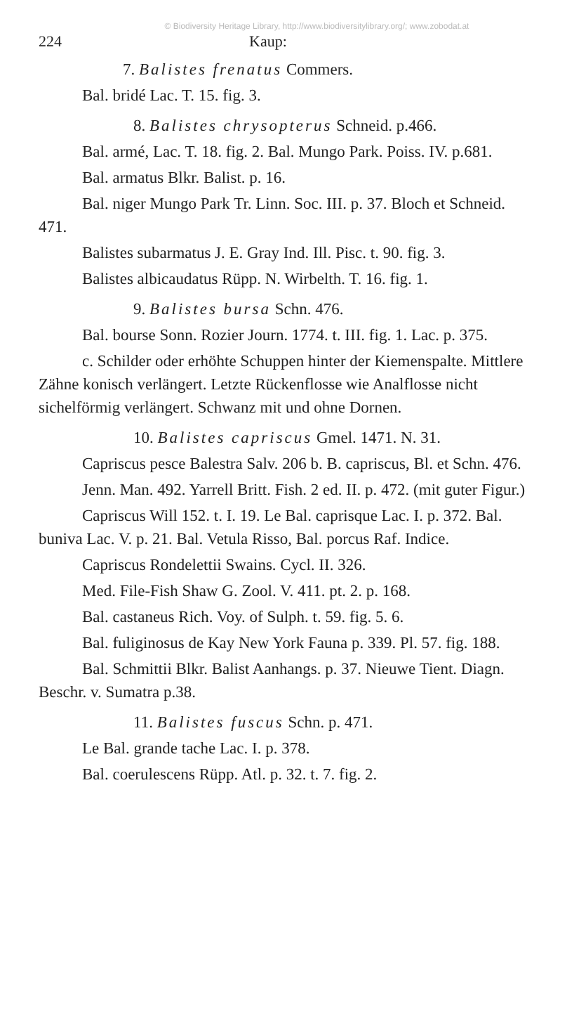© Biodiversity Heritage Library, http://www.biodiversitylibrary.org/; www.zobodat.at
224 Kaup:
7. Balistes frenatus Commers.
Bal. bridé Lac. T. 15. fig. 3.
8. Balistes chrysopterus Schneid. p.466.
Bal. armé, Lac. T. 18. fig. 2. Bal. Mungo Park. Poiss. IV. p.681.
Bal. armatus Blkr. Balist. p. 16.
Bal. niger Mungo Park Tr. Linn. Soc. III. p. 37. Bloch et Schneid. 471.
Balistes subarmatus J. E. Gray Ind. Ill. Pisc. t. 90. fig. 3.
Balistes albicaudatus Rüpp. N. Wirbelth. T. 16. fig. 1.
9. Balistes bursa Schn. 476.
Bal. bourse Sonn. Rozier Journ. 1774. t. III. fig. 1. Lac. p. 375.
c. Schilder oder erhöhte Schuppen hinter der Kiemenspalte. Mittlere Zähne konisch verlängert. Letzte Rückenflosse wie Analflosse nicht sichelförmig verlängert. Schwanz mit und ohne Dornen.
10. Balistes capriscus Gmel. 1471. N. 31.
Capriscus pesce Balestra Salv. 206 b. B. capriscus, Bl. et Schn. 476.
Jenn. Man. 492. Yarrell Britt. Fish. 2 ed. II. p. 472. (mit guter Figur.)
Capriscus Will 152. t. I. 19. Le Bal. caprisque Lac. I. p. 372. Bal. buniva Lac. V. p. 21. Bal. Vetula Risso, Bal. porcus Raf. Indice.
Capriscus Rondelettii Swains. Cycl. II. 326.
Med. File-Fish Shaw G. Zool. V. 411. pt. 2. p. 168.
Bal. castaneus Rich. Voy. of Sulph. t. 59. fig. 5. 6.
Bal. fuliginosus de Kay New York Fauna p. 339. Pl. 57. fig. 188.
Bal. Schmittii Blkr. Balist Aanhangs. p. 37. Nieuwe Tient. Diagn. Beschr. v. Sumatra p.38.
11. Balistes fuscus Schn. p. 471.
Le Bal. grande tache Lac. I. p. 378.
Bal. coerulescens Rüpp. Atl. p. 32. t. 7. fig. 2.